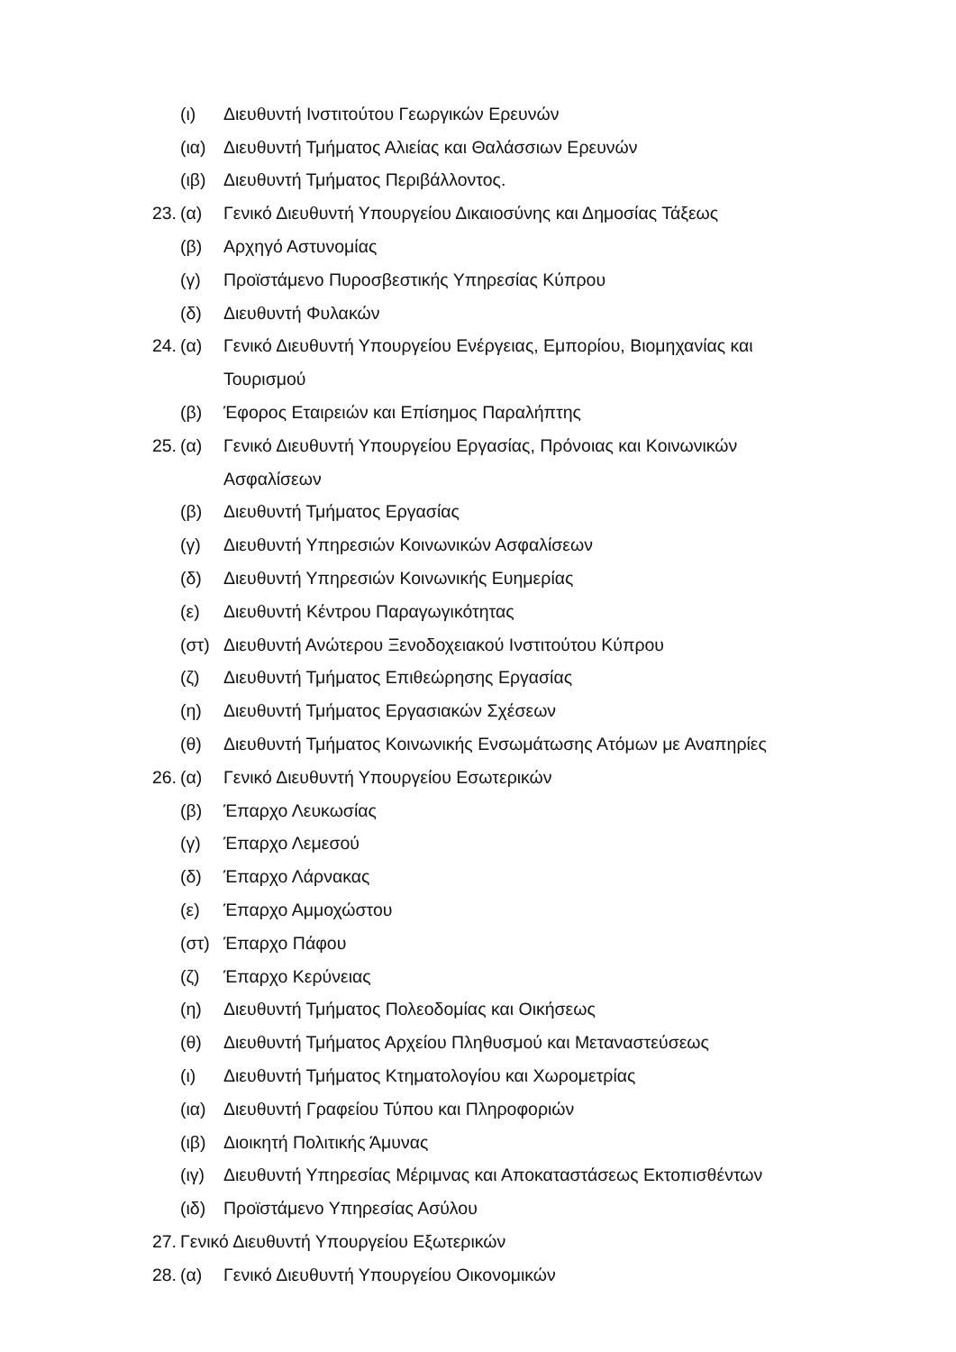(ι) Διευθυντή Ινστιτούτου Γεωργικών Ερευνών
(ια) Διευθυντή Τμήματος Αλιείας και Θαλάσσιων Ερευνών
(ιβ) Διευθυντή Τμήματος Περιβάλλοντος.
23. (α) Γενικό Διευθυντή Υπουργείου Δικαιοσύνης και Δημοσίας Τάξεως
(β) Αρχηγό Αστυνομίας
(γ) Προϊστάμενο Πυροσβεστικής Υπηρεσίας Κύπρου
(δ) Διευθυντή Φυλακών
24. (α) Γενικό Διευθυντή Υπουργείου Ενέργειας, Εμπορίου, Βιομηχανίας και
Τουρισμού
(β) Έφορος Εταιρειών και Επίσημος Παραλήπτης
25. (α) Γενικό Διευθυντή Υπουργείου Εργασίας, Πρόνοιας και Κοινωνικών
Ασφαλίσεων
(β) Διευθυντή Τμήματος Εργασίας
(γ) Διευθυντή Υπηρεσιών Κοινωνικών Ασφαλίσεων
(δ) Διευθυντή Υπηρεσιών Κοινωνικής Ευημερίας
(ε) Διευθυντή Κέντρου Παραγωγικότητας
(στ) Διευθυντή Ανώτερου Ξενοδοχειακού Ινστιτούτου Κύπρου
(ζ) Διευθυντή Τμήματος Επιθεώρησης Εργασίας
(η) Διευθυντή Τμήματος Εργασιακών Σχέσεων
(θ) Διευθυντή Τμήματος Κοινωνικής Ενσωμάτωσης Ατόμων με Αναπηρίες
26. (α) Γενικό Διευθυντή Υπουργείου Εσωτερικών
(β) Έπαρχο Λευκωσίας
(γ) Έπαρχο Λεμεσού
(δ) Έπαρχο Λάρνακας
(ε) Έπαρχο Αμμοχώστου
(στ) Έπαρχο Πάφου
(ζ) Έπαρχο Κερύνειας
(η) Διευθυντή Τμήματος Πολεοδομίας και Οικήσεως
(θ) Διευθυντή Τμήματος Αρχείου Πληθυσμού και Μεταναστεύσεως
(ι) Διευθυντή Τμήματος Κτηματολογίου και Χωρομετρίας
(ια) Διευθυντή Γραφείου Τύπου και Πληροφοριών
(ιβ) Διοικητή Πολιτικής Άμυνας
(ιγ) Διευθυντή Υπηρεσίας Μέριμνας και Αποκαταστάσεως Εκτοπισθέντων
(ιδ) Προϊστάμενο Υπηρεσίας Ασύλου
27. Γενικό Διευθυντή Υπουργείου Εξωτερικών
28. (α) Γενικό Διευθυντή Υπουργείου Οικονομικών